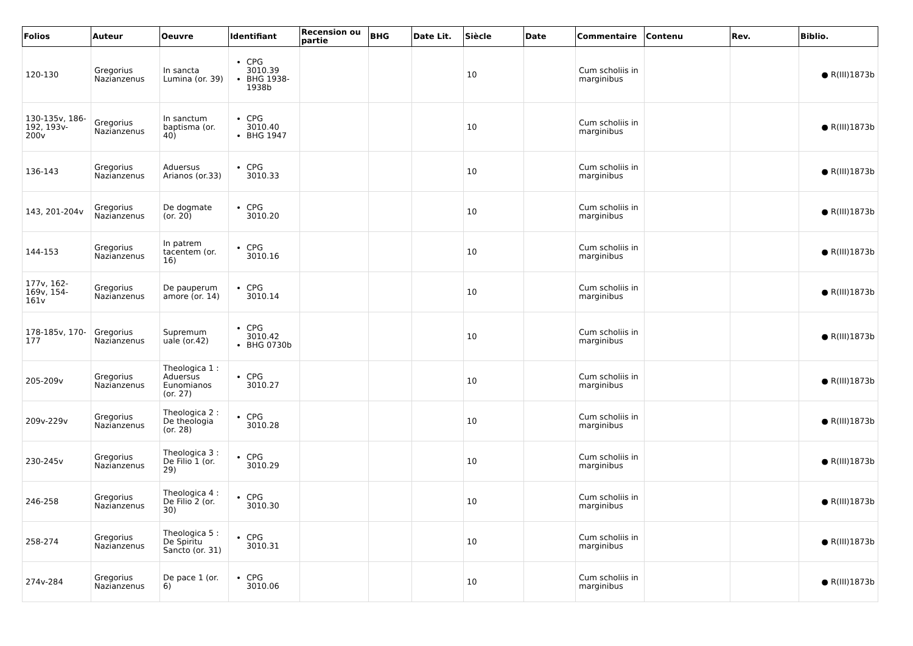| Folios | Auteur | Oeuvre | Identifiant | Recension ou partie | BHG | Date Lit. | Siècle | Date | Commentaire | Contenu | Rev. | Biblio. |
| --- | --- | --- | --- | --- | --- | --- | --- | --- | --- | --- | --- | --- |
| 120-130 | Gregorius Nazianzenus | In sancta Lumina (or. 39) | CPG 3010.39 BHG 1938-1938b | | | | 10 | | Cum scholiis in marginibus | | | ● R(III)1873b |
| 130-135v, 186-192, 193v-200v | Gregorius Nazianzenus | In sanctum baptisma (or. 40) | CPG 3010.40 BHG 1947 | | | | 10 | | Cum scholiis in marginibus | | | ● R(III)1873b |
| 136-143 | Gregorius Nazianzenus | Aduersus Arianos (or.33) | CPG 3010.33 | | | | 10 | | Cum scholiis in marginibus | | | ● R(III)1873b |
| 143, 201-204v | Gregorius Nazianzenus | De dogmate (or. 20) | CPG 3010.20 | | | | 10 | | Cum scholiis in marginibus | | | ● R(III)1873b |
| 144-153 | Gregorius Nazianzenus | In patrem tacentem (or. 16) | CPG 3010.16 | | | | 10 | | Cum scholiis in marginibus | | | ● R(III)1873b |
| 177v, 162-169v, 154-161v | Gregorius Nazianzenus | De pauperum amore (or. 14) | CPG 3010.14 | | | | 10 | | Cum scholiis in marginibus | | | ● R(III)1873b |
| 178-185v, 170-177 | Gregorius Nazianzenus | Supremum uale (or.42) | CPG 3010.42 BHG 0730b | | | | 10 | | Cum scholiis in marginibus | | | ● R(III)1873b |
| 205-209v | Gregorius Nazianzenus | Theologica 1 : Aduersus Eunomianos (or. 27) | CPG 3010.27 | | | | 10 | | Cum scholiis in marginibus | | | ● R(III)1873b |
| 209v-229v | Gregorius Nazianzenus | Theologica 2 : De theologia (or. 28) | CPG 3010.28 | | | | 10 | | Cum scholiis in marginibus | | | ● R(III)1873b |
| 230-245v | Gregorius Nazianzenus | Theologica 3 : De Filio 1 (or. 29) | CPG 3010.29 | | | | 10 | | Cum scholiis in marginibus | | | ● R(III)1873b |
| 246-258 | Gregorius Nazianzenus | Theologica 4 : De Filio 2 (or. 30) | CPG 3010.30 | | | | 10 | | Cum scholiis in marginibus | | | ● R(III)1873b |
| 258-274 | Gregorius Nazianzenus | Theologica 5 : De Spiritu Sancto (or. 31) | CPG 3010.31 | | | | 10 | | Cum scholiis in marginibus | | | ● R(III)1873b |
| 274v-284 | Gregorius Nazianzenus | De pace 1 (or. 6) | CPG 3010.06 | | | | 10 | | Cum scholiis in marginibus | | | ● R(III)1873b |